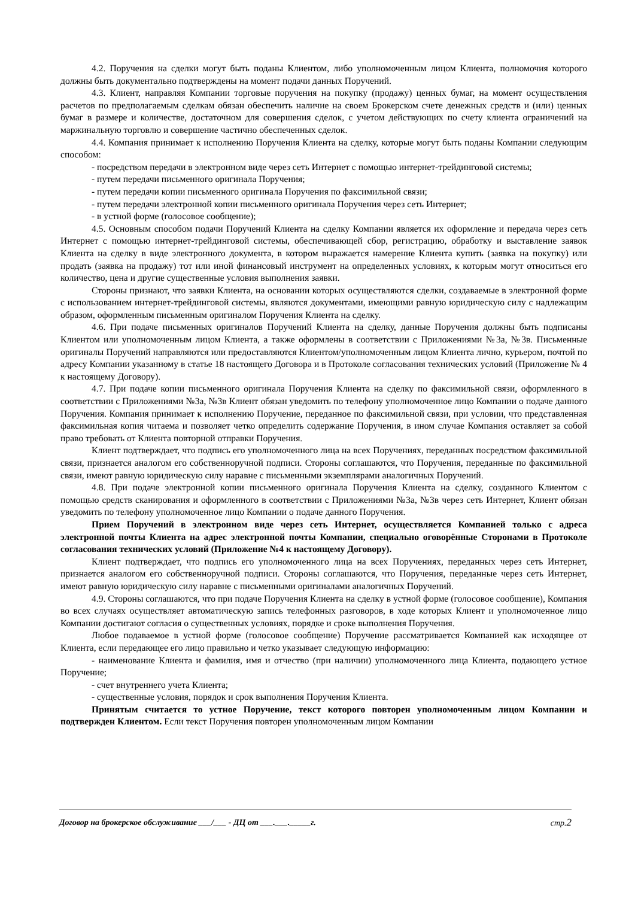4.2. Поручения на сделки могут быть поданы Клиентом, либо уполномоченным лицом Клиента, полномочия которого должны быть документально подтверждены на момент подачи данных Поручений.
4.3. Клиент, направляя Компании торговые поручения на покупку (продажу) ценных бумаг, на момент осуществления расчетов по предполагаемым сделкам обязан обеспечить наличие на своем Брокерском счете денежных средств и (или) ценных бумаг в размере и количестве, достаточном для совершения сделок, с учетом действующих по счету клиента ограничений на маржинальную торговлю и совершение частично обеспеченных сделок.
4.4. Компания принимает к исполнению Поручения Клиента на сделку, которые могут быть поданы Компании следующим способом:
- посредством передачи в электронном виде через сеть Интернет с помощью интернет-трейдинговой системы;
- путем передачи письменного оригинала Поручения;
- путем передачи копии письменного оригинала Поручения по факсимильной связи;
- путем передачи электронной копии письменного оригинала Поручения через сеть Интернет;
- в устной форме (голосовое сообщение);
4.5. Основным способом подачи Поручений Клиента на сделку Компании является их оформление и передача через сеть Интернет с помощью интернет-трейдинговой системы, обеспечивающей сбор, регистрацию, обработку и выставление заявок Клиента на сделку в виде электронного документа, в котором выражается намерение Клиента купить (заявка на покупку) или продать (заявка на продажу) тот или иной финансовый инструмент на определенных условиях, к которым могут относиться его количество, цена и другие существенные условия выполнения заявки.
Стороны признают, что заявки Клиента, на основании которых осуществляются сделки, создаваемые в электронной форме с использованием интернет-трейдинговой системы, являются документами, имеющими равную юридическую силу с надлежащим образом, оформленным письменным оригиналом Поручения Клиента на сделку.
4.6. При подаче письменных оригиналов Поручений Клиента на сделку, данные Поручения должны быть подписаны Клиентом или уполномоченным лицом Клиента, а также оформлены в соответствии с Приложениями №3а, №3в. Письменные оригиналы Поручений направляются или предоставляются Клиентом/уполномоченным лицом Клиента лично, курьером, почтой по адресу Компании указанному в статье 18 настоящего Договора и в Протоколе согласования технических условий (Приложение № 4 к настоящему Договору).
4.7. При подаче копии письменного оригинала Поручения Клиента на сделку по факсимильной связи, оформленного в соответствии с Приложениями №3а, №3в Клиент обязан уведомить по телефону уполномоченное лицо Компании о подаче данного Поручения. Компания принимает к исполнению Поручение, переданное по факсимильной связи, при условии, что представленная факсимильная копия читаема и позволяет четко определить содержание Поручения, в ином случае Компания оставляет за собой право требовать от Клиента повторной отправки Поручения.
Клиент подтверждает, что подпись его уполномоченного лица на всех Поручениях, переданных посредством факсимильной связи, признается аналогом его собственноручной подписи. Стороны соглашаются, что Поручения, переданные по факсимильной связи, имеют равную юридическую силу наравне с письменными экземплярами аналогичных Поручений.
4.8. При подаче электронной копии письменного оригинала Поручения Клиента на сделку, созданного Клиентом с помощью средств сканирования и оформленного в соответствии с Приложениями №3а, №3в через сеть Интернет, Клиент обязан уведомить по телефону уполномоченное лицо Компании о подаче данного Поручения.
Прием Поручений в электронном виде через сеть Интернет, осуществляется Компанией только с адреса электронной почты Клиента на адрес электронной почты Компании, специально оговорённые Сторонами в Протоколе согласования технических условий (Приложение №4 к настоящему Договору).
Клиент подтверждает, что подпись его уполномоченного лица на всех Поручениях, переданных через сеть Интернет, признается аналогом его собственноручной подписи. Стороны соглашаются, что Поручения, переданные через сеть Интернет, имеют равную юридическую силу наравне с письменными оригиналами аналогичных Поручений.
4.9. Стороны соглашаются, что при подаче Поручения Клиента на сделку в устной форме (голосовое сообщение), Компания во всех случаях осуществляет автоматическую запись телефонных разговоров, в ходе которых Клиент и уполномоченное лицо Компании достигают согласия о существенных условиях, порядке и сроке выполнения Поручения.
Любое подаваемое в устной форме (голосовое сообщение) Поручение рассматривается Компанией как исходящее от Клиента, если передающее его лицо правильно и четко указывает следующую информацию:
- наименование Клиента и фамилия, имя и отчество (при наличии) уполномоченного лица Клиента, подающего устное Поручение;
- счет внутреннего учета Клиента;
- существенные условия, порядок и срок выполнения Поручения Клиента.
Принятым считается то устное Поручение, текст которого повторен уполномоченным лицом Компании и подтвержден Клиентом. Если текст Поручения повторен уполномоченным лицом Компании
Договор на брокерское обслуживание ___/___ - ДЦ от ___.___._____г. стр.2